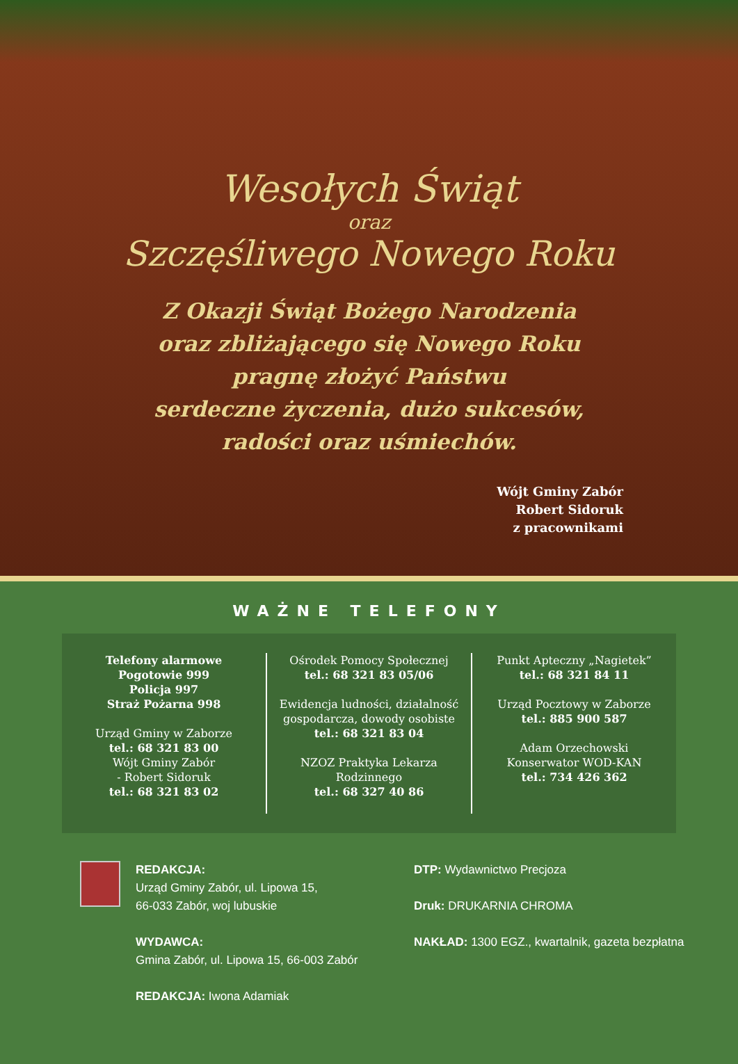Wesołych Świąt
oraz
Szczęśliwego Nowego Roku
Z Okazji Świąt Bożego Narodzenia
oraz zbliżającego się Nowego Roku
pragnę złożyć Państwu
serdeczne życzenia, dużo sukcesów,
radości oraz uśmiechów.
Wójt Gminy Zabór
Robert Sidoruk
z pracownikami
WAŻNE TELEFONY
Telefony alarmowe
Pogotowie 999
Policja 997
Straż Pożarna 998
Urząd Gminy w Zaborze
tel.: 68 321 83 00
Wójt Gminy Zabór
- Robert Sidoruk
tel.: 68 321 83 02
Ośrodek Pomocy Społecznej
tel.: 68 321 83 05/06
Ewidencja ludności, działalność
gospodarcza, dowody osobiste
tel.: 68 321 83 04
NZOZ Praktyka Lekarza
Rodzinnego
tel.: 68 327 40 86
Punkt Apteczny „Nagietek”
tel.: 68 321 84 11
Urząd Pocztowy w Zaborze
tel.: 885 900 587
Adam Orzechowski
Konserwator WOD-KAN
tel.: 734 426 362
REDAKCJA:
Urząd Gminy Zabór, ul. Lipowa 15,
66-033 Zabór, woj lubuskie
WYDAWCA:
Gmina Zabór, ul. Lipowa 15, 66-003 Zabór
REDAKCJA: Iwona Adamiak
DTP: Wydawnictwo Precjoza
Druk: DRUKARNIA CHROMA
NAKŁAD: 1300 EGZ., kwartalnik, gazeta bezpłatna